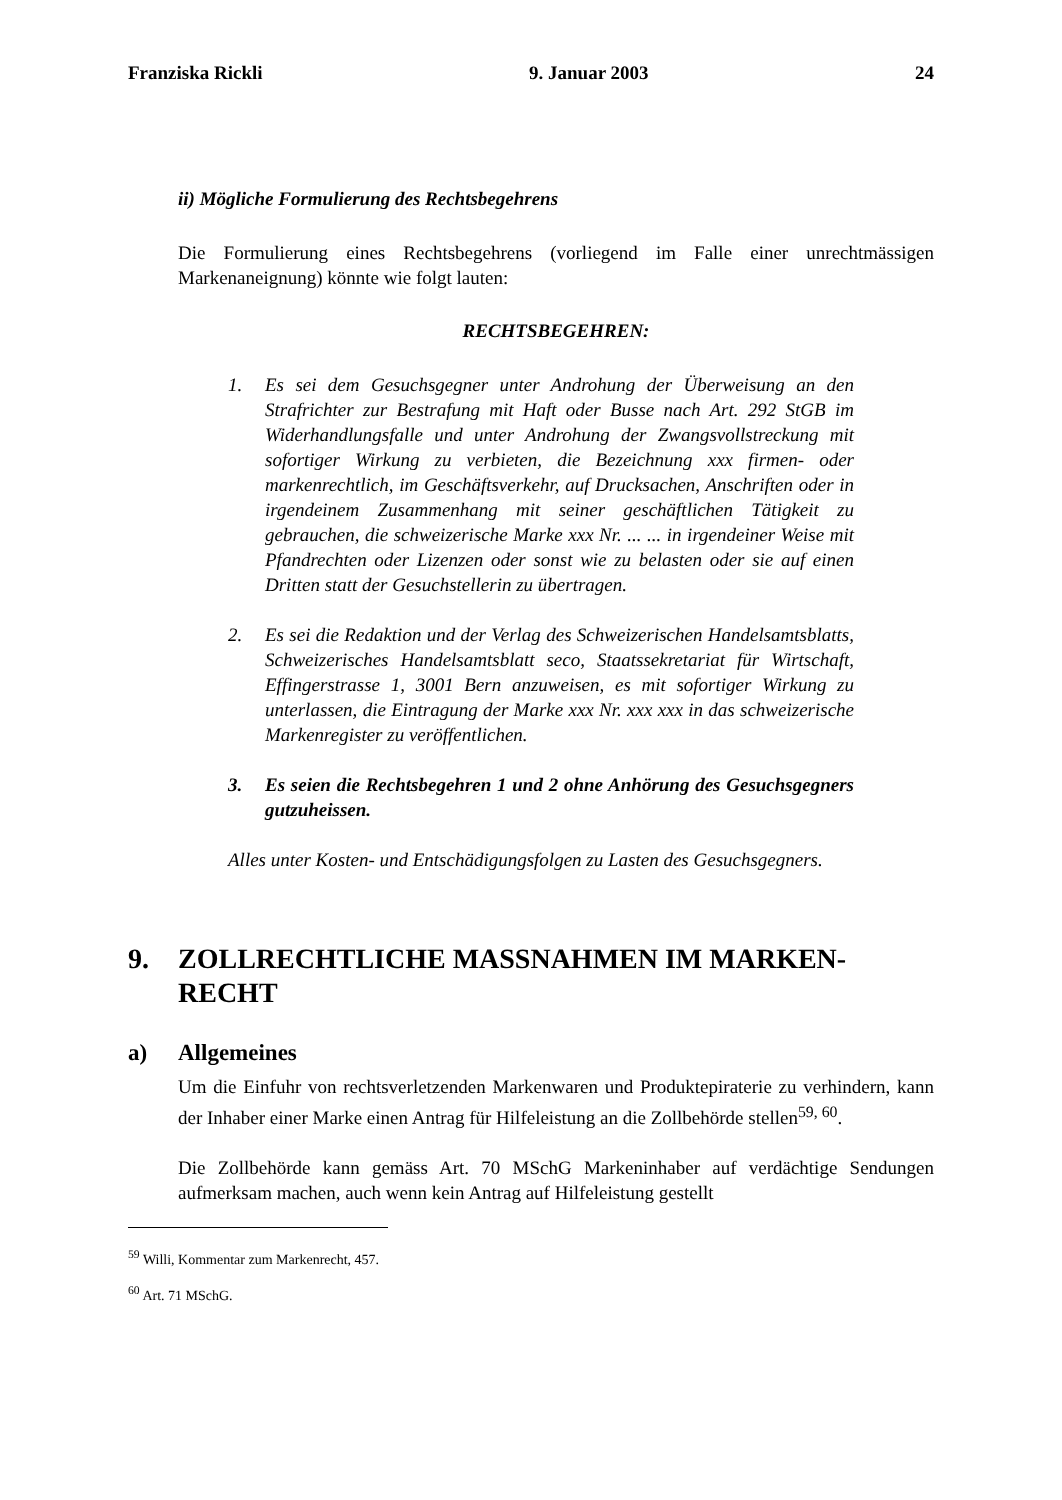Franziska Rickli 9. Januar 2003 24
ii) Mögliche Formulierung des Rechtsbegehrens
Die Formulierung eines Rechtsbegehrens (vorliegend im Falle einer unrechtmässigen Markenaneignung) könnte wie folgt lauten:
RECHTSBEGEHREN:
1. Es sei dem Gesuchsgegner unter Androhung der Überweisung an den Strafrichter zur Bestrafung mit Haft oder Busse nach Art. 292 StGB im Widerhandlungsfalle und unter Androhung der Zwangsvollstreckung mit sofortiger Wirkung zu verbieten, die Bezeichnung xxx firmen- oder markenrechtlich, im Geschäftsverkehr, auf Drucksachen, Anschriften oder in irgendeinem Zusammenhang mit seiner geschäftlichen Tätigkeit zu gebrauchen, die schweizerische Marke xxx Nr. ... ... in irgendeiner Weise mit Pfandrechten oder Lizenzen oder sonst wie zu belasten oder sie auf einen Dritten statt der Gesuchstellerin zu übertragen.
2. Es sei die Redaktion und der Verlag des Schweizerischen Handelsamtsblatts, Schweizerisches Handelsamtsblatt seco, Staatssekretariat für Wirtschaft, Effingerstrasse 1, 3001 Bern anzuweisen, es mit sofortiger Wirkung zu unterlassen, die Eintragung der Marke xxx Nr. xxx xxx in das schweizerische Markenregister zu veröffentlichen.
3. Es seien die Rechtsbegehren 1 und 2 ohne Anhörung des Gesuchsgegners gutzuheissen.
Alles unter Kosten- und Entschädigungsfolgen zu Lasten des Gesuchsgegners.
9. ZOLLRECHTLICHE MASSNAHMEN IM MARKEN-RECHT
a) Allgemeines
Um die Einfuhr von rechtsverletzenden Markenwaren und Produktepiraterie zu verhindern, kann der Inhaber einer Marke einen Antrag für Hilfeleistung an die Zollbehörde stellen<sup>59, 60</sup>.
Die Zollbehörde kann gemäss Art. 70 MSchG Markeninhaber auf verdächtige Sendungen aufmerksam machen, auch wenn kein Antrag auf Hilfeleistung gestellt
<sup>59</sup> Willi, Kommentar zum Markenrecht, 457.
<sup>60</sup> Art. 71 MSchG.